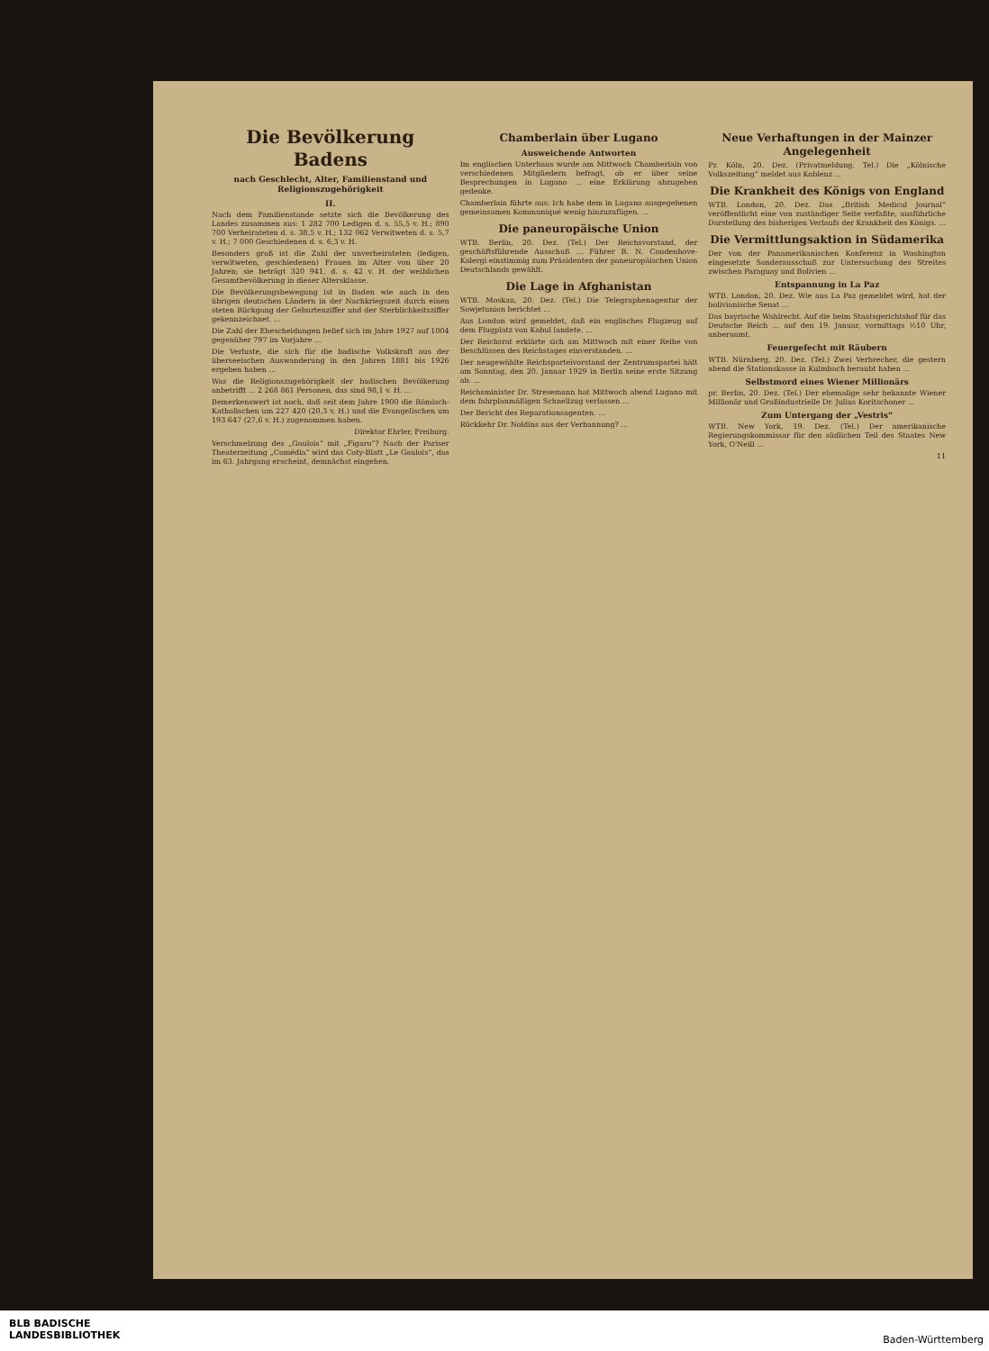Die Bevölkerung Badens
nach Geschlecht, Alter, Familienstand und Religionszugehörigkeit
II.
Nach dem Familienstande setzte sich die Bevölkerung des Landes zusammen aus: 1 282 700 Ledigen d. s. 55,5 v. H.; 890 700 Verheirateten d. s. 38,5 v. H.; 132 062 Verwitweten d. s. 5,7 v. H.; 7 000 Geschiedenen d. s. 6,3 v. H.
Besonders groß ist die Zahl der unverheirateten (ledigen, verwitweten, geschiedenen) Frauen im Alter von über 20 Jahren; sie beträgt 320 941, d. s. 42 v. H. der weiblichen Gesamtbevölkerung in dieser Altersklasse.
Die Bevölkerungsbewegung ist in Baden wie auch in den übrigen deutschen Ländern in der Nachkriegszeit durch einen steten Rückgang der Geburtenziffer und der Sterblichkeitsziffer gekennzeichnet. ...
Die Zahl der Ehescheidungen belief sich im Jahre 1927 auf 1004 gegenüber 797 im Vorjahre ...
Die Verluste, die sich für die badische Volkskraft aus der überseeischen Auswanderung in den Jahren 1881 bis 1926 ergeben haben ...
Was die Religionszugehörigkeit der badischen Bevölkerung anbetrifft ... 2 268 861 Personen, das sind 98,1 v. H. ...
Bemerkenswert ist noch, daß seit dem Jahre 1900 die Römisch-Katholischen um 227 420 (20,3 v. H.) und die Evangelischen um 193 647 (27,6 v. H.) zugenommen haben.
Direktor Ehrler, Freiburg.
Verschmelzung des „Gaulois“ mit „Figaro“? Nach der Pariser Theaterzeitung „Comédia“ wird das Coty-Blatt „Le Gaulois“, das im 63. Jahrgang erscheint, demnächst eingehen.
Chamberlain über Lugano
Ausweichende Antworten
Im englischen Unterhaus wurde am Mittwoch Chamberlain von verschiedenen Mitgliedern befragt, ob er über seine Besprechungen in Lugano ... eine Erklärung abzugeben gedenke.
Chamberlain führte aus: Ich habe dem in Lugano ausgegebenen gemeinsamen Kommuniqué wenig hinzuzufügen. ...
Die paneuropäische Union
WTB. Berlin, 20. Dez. (Tel.) Der Reichsvorstand, der geschäftsführende Ausschuß ... Führer R. N. Coudenhove-Kalergi einstimmig zum Präsidenten der paneuropäischen Union Deutschlands gewählt.
Die Lage in Afghanistan
WTB. Moskau, 20. Dez. (Tel.) Die Telegraphenagentur der Sowjetunion berichtet ...
Aus London wird gemeldet, daß ein englisches Flugzeug auf dem Flugplatz von Kabul landete. ...
Der Reichsrat erklärte sich am Mittwoch mit einer Reihe von Beschlüssen des Reichstages einverstanden. ...
Der neugewählte Reichsparteivorstand der Zentrumspartei hält am Sonntag, den 20. Januar 1929 in Berlin seine erste Sitzung ab. ...
Reichsminister Dr. Stresemann hat Mittwoch abend Lugano mit dem fahrplanmäßigen Schnellzug verlassen ...
Der Bericht des Reparationsagenten. ...
Rückkehr Dr. Noldins aus der Verbannung? ...
Neue Verhaftungen in der Mainzer Angelegenheit
Pr. Köln, 20. Dez. (Privatmeldung. Tel.) Die „Kölnische Volkszeitung“ meldet aus Koblenz ...
Die Krankheit des Königs von England
WTB. London, 20. Dez. Das „British Medical Journal“ veröffentlicht eine von zuständiger Seite verfaßte, ausführliche Darstellung des bisherigen Verlaufs der Krankheit des Königs. ...
Die Vermittlungsaktion in Südamerika
Der von der Panamerikanischen Konferenz in Washington eingesetzte Sonderausschuß zur Untersuchung des Streites zwischen Paraguay und Bolivien ...
Entspannung in La Paz
WTB. London, 20. Dez. Wie aus La Paz gemeldet wird, hat der bolivianische Senat ...
Das bayrische Wahlrecht. Auf die beim Staatsgerichtshof für das Deutsche Reich ... auf den 19. Januar, vormittags ½10 Uhr, anberaumt.
Feuergefecht mit Räubern
WTB. Nürnberg, 20. Dez. (Tel.) Zwei Verbrecher, die gestern abend die Stationskasse in Kulmbach beraubt haben ...
Selbstmord eines Wiener Millionärs
pr. Berlin, 20. Dez. (Tel.) Der ehemalige sehr bekannte Wiener Millionär und Großindustrielle Dr. Julius Koritschoner ...
Zum Untergang der „Vestris“
WTB. New York, 19. Dez. (Tel.) Der amerikanische Regierungskommissar für den südlichen Teil des Staates New York, O'Neill ...
11
BLB BADISCHE
LANDESBIBLIOTHEK
Baden-Württemberg